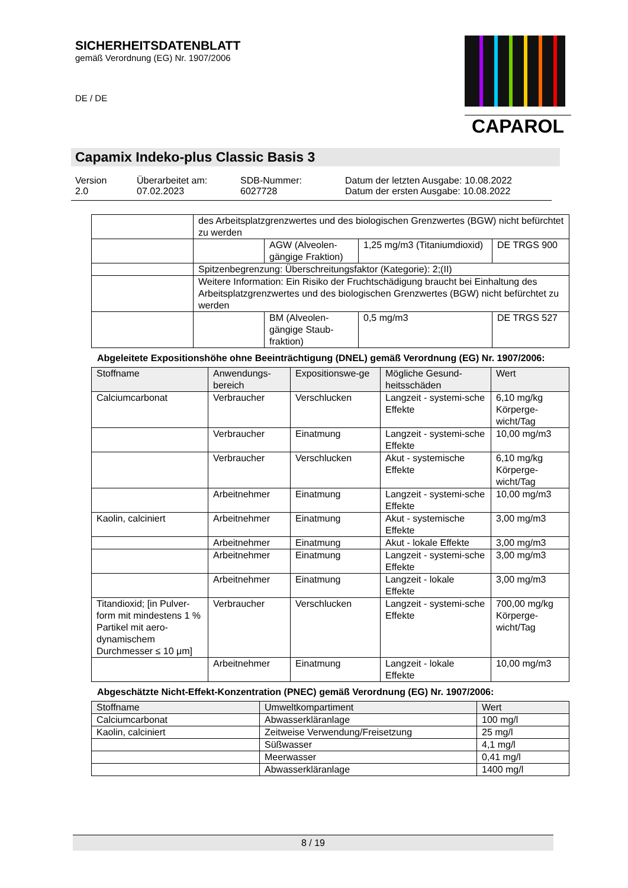SICHERHEITSDATENBLATT
gemäß Verordnung (EG) Nr. 1907/2006
DE / DE
CAPAROL
Capamix Indeko-plus Classic Basis 3
Version
2.0
Überarbeitet am:
07.02.2023
SDB-Nummer:
6027728
Datum der letzten Ausgabe: 10.08.2022
Datum der ersten Ausgabe: 10.08.2022
| | des Arbeitsplatzgrenzwertes und des biologischen Grenzwertes (BGW) nicht befürchtet zu werden | | | |
| | | AGW (Alveolen-gängige Fraktion) | 1,25 mg/m3 (Titaniumdioxid) | DE TRGS 900 |
| | Spitzenbegrenzung: Überschreitungsfaktor (Kategorie): 2;(II) | | | |
| | Weitere Information: Ein Risiko der Fruchtschädigung braucht bei Einhaltung des Arbeitsplatzgrenzwertes und des biologischen Grenzwertes (BGW) nicht befürchtet zu werden | | | |
| | | BM (Alveolen-gängige Staub-fraktion) | 0,5 mg/m3 | DE TRGS 527 |
Abgeleitete Expositionshöhe ohne Beeinträchtigung (DNEL) gemäß Verordnung (EG) Nr. 1907/2006:
| Stoffname | Anwendungs-bereich | Expositionswe-ge | Mögliche Gesund-heitsschäden | Wert |
| --- | --- | --- | --- | --- |
| Calciumcarbonat | Verbraucher | Verschlucken | Langzeit - systemi-sche Effekte | 6,10 mg/kg Körperge-wicht/Tag |
| | Verbraucher | Einatmung | Langzeit - systemi-sche Effekte | 10,00 mg/m3 |
| | Verbraucher | Verschlucken | Akut - systemische Effekte | 6,10 mg/kg Körperge-wicht/Tag |
| | Arbeitnehmer | Einatmung | Langzeit - systemi-sche Effekte | 10,00 mg/m3 |
| Kaolin, calciniert | Arbeitnehmer | Einatmung | Akut - systemische Effekte | 3,00 mg/m3 |
| | Arbeitnehmer | Einatmung | Akut - lokale Effekte | 3,00 mg/m3 |
| | Arbeitnehmer | Einatmung | Langzeit - systemi-sche Effekte | 3,00 mg/m3 |
| | Arbeitnehmer | Einatmung | Langzeit - lokale Effekte | 3,00 mg/m3 |
| Titandioxid; [in Pulver-form mit mindestens 1 % Partikel mit aero-dynamischem Durchmesser ≤ 10 μm] | Verbraucher | Verschlucken | Langzeit - systemi-sche Effekte | 700,00 mg/kg Körperge-wicht/Tag |
| | Arbeitnehmer | Einatmung | Langzeit - lokale Effekte | 10,00 mg/m3 |
Abgeschätzte Nicht-Effekt-Konzentration (PNEC) gemäß Verordnung (EG) Nr. 1907/2006:
| Stoffname | Umweltkompartiment | Wert |
| --- | --- | --- |
| Calciumcarbonat | Abwasserkläranlage | 100 mg/l |
| Kaolin, calciniert | Zeitweise Verwendung/Freisetzung | 25 mg/l |
| | Süßwasser | 4,1 mg/l |
| | Meerwasser | 0,41 mg/l |
| | Abwasserkläranlage | 1400 mg/l |
8 / 19